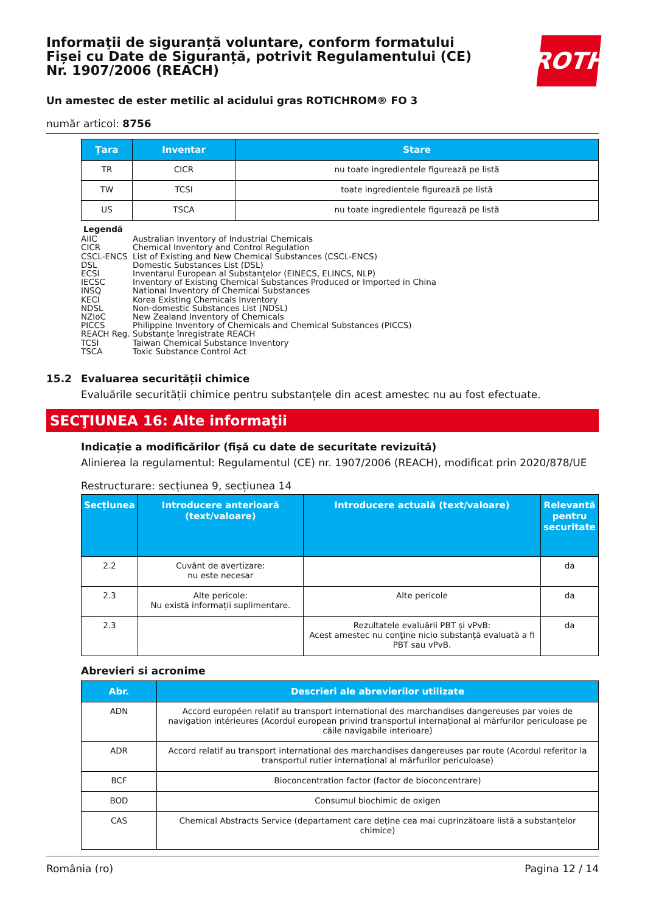ROTH
Informaţii de siguranță voluntare, conform formatului Fișei cu Date de Siguranță, potrivit Regulamentului (CE) Nr. 1907/2006 (REACH)
Un amestec de ester metilic al acidului gras ROTICHROM® FO 3
număr articol: 8756
| Țara | Inventar | Stare |
| --- | --- | --- |
| TR | CICR | nu toate ingredientele figurează pe listă |
| TW | TCSI | toate ingredientele figurează pe listă |
| US | TSCA | nu toate ingredientele figurează pe listă |
Legendă
AIIC Australian Inventory of Industrial Chemicals
CICR Chemical Inventory and Control Regulation
CSCL-ENCS List of Existing and New Chemical Substances (CSCL-ENCS)
DSL Domestic Substances List (DSL)
ECSI Inventarul European al Substanţelor (EINECS, ELINCS, NLP)
IECSC Inventory of Existing Chemical Substances Produced or Imported in China
INSQ National Inventory of Chemical Substances
KECI Korea Existing Chemicals Inventory
NDSL Non-domestic Substances List (NDSL)
NZIoC New Zealand Inventory of Chemicals
PICCS Philippine Inventory of Chemicals and Chemical Substances (PICCS)
REACH Reg. Substanţe înregistrate REACH
TCSI Taiwan Chemical Substance Inventory
TSCA Toxic Substance Control Act
15.2 Evaluarea securității chimice
Evaluările securității chimice pentru substanțele din acest amestec nu au fost efectuate.
SECŢIUNEA 16: Alte informaţii
Indicație a modificărilor (fișă cu date de securitate revizuită)
Alinierea la regulamentul: Regulamentul (CE) nr. 1907/2006 (REACH), modificat prin 2020/878/UE
Restructurare: secțiunea 9, secțiunea 14
| Secțiunea | Introducere anterioară (text/valoare) | Introducere actuală (text/valoare) | Relevantă pentru securitate |
| --- | --- | --- | --- |
| 2.2 | Cuvânt de avertizare: nu este necesar | | da |
| 2.3 | Alte pericole: Nu există informații suplimentare. | Alte pericole | da |
| 2.3 | | Rezultatele evaluării PBT și vPvB: Acest amestec nu conţine nicio substanţă evaluată a fi PBT sau vPvB. | da |
Abrevieri si acronime
| Abr. | Descrieri ale abrevierilor utilizate |
| --- | --- |
| ADN | Accord européen relatif au transport international des marchandises dangereuses par voies de navigation intérieures (Acordul european privind transportul internaţional al mărfurilor periculoase pe căile navigabile interioare) |
| ADR | Accord relatif au transport international des marchandises dangereuses par route (Acordul referitor la transportul rutier internațional al mărfurilor periculoase) |
| BCF | Bioconcentration factor (factor de bioconcentrare) |
| BOD | Consumul biochimic de oxigen |
| CAS | Chemical Abstracts Service (departament care deține cea mai cuprinzătoare listă a substanțelor chimice) |
România (ro) Pagina 12 / 14